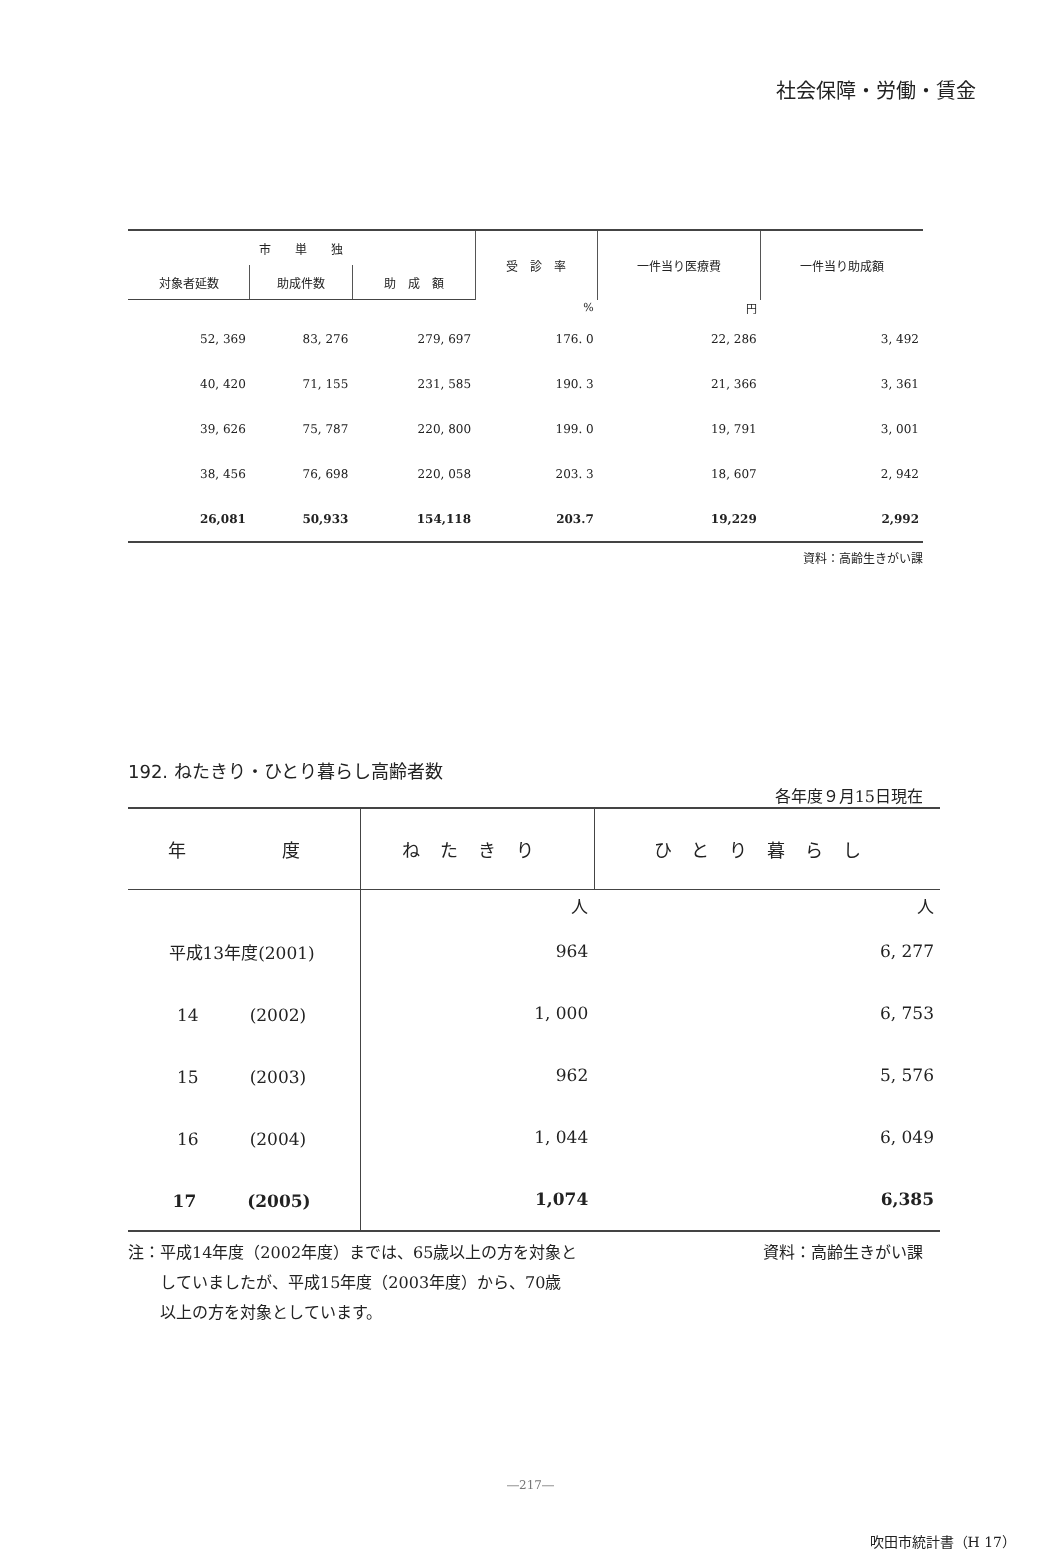社会保障・労働・賃金
| 市 単 独 | | | 受 診 率 | 一件当り医療費 | 一件当り助成額 |
| --- | --- | --- | --- | --- | --- |
| 対象者延数 | 助成件数 | 助 成 額 | | | |
| | | | % | 円 | |
| 52, 369 | 83, 276 | 279, 697 | 176. 0 | 22, 286 | 3, 492 |
| 40, 420 | 71, 155 | 231, 585 | 190. 3 | 21, 366 | 3, 361 |
| 39, 626 | 75, 787 | 220, 800 | 199. 0 | 19, 791 | 3, 001 |
| 38, 456 | 76, 698 | 220, 058 | 203. 3 | 18, 607 | 2, 942 |
| 26,081 | 50,933 | 154,118 | 203.7 | 19,229 | 2,992 |
資料：高齢生きがい課
192. ねたきり・ひとり暮らし高齢者数
各年度９月15日現在
| 年 度 | ねたきり | ひとり暮らし |
| --- | --- | --- |
| | 人 | 人 |
| 平成13年度(2001) | 964 | 6, 277 |
| 14 (2002) | 1, 000 | 6, 753 |
| 15 (2003) | 962 | 5, 576 |
| 16 (2004) | 1, 044 | 6, 049 |
| 17 (2005) | 1,074 | 6,385 |
注：平成14年度（2002年度）までは、65歳以上の方を対象と
　　していましたが、平成15年度（2003年度）から、70歳
　　以上の方を対象としています。
資料：高齢生きがい課
―217―
吹田市統計書（H 17）